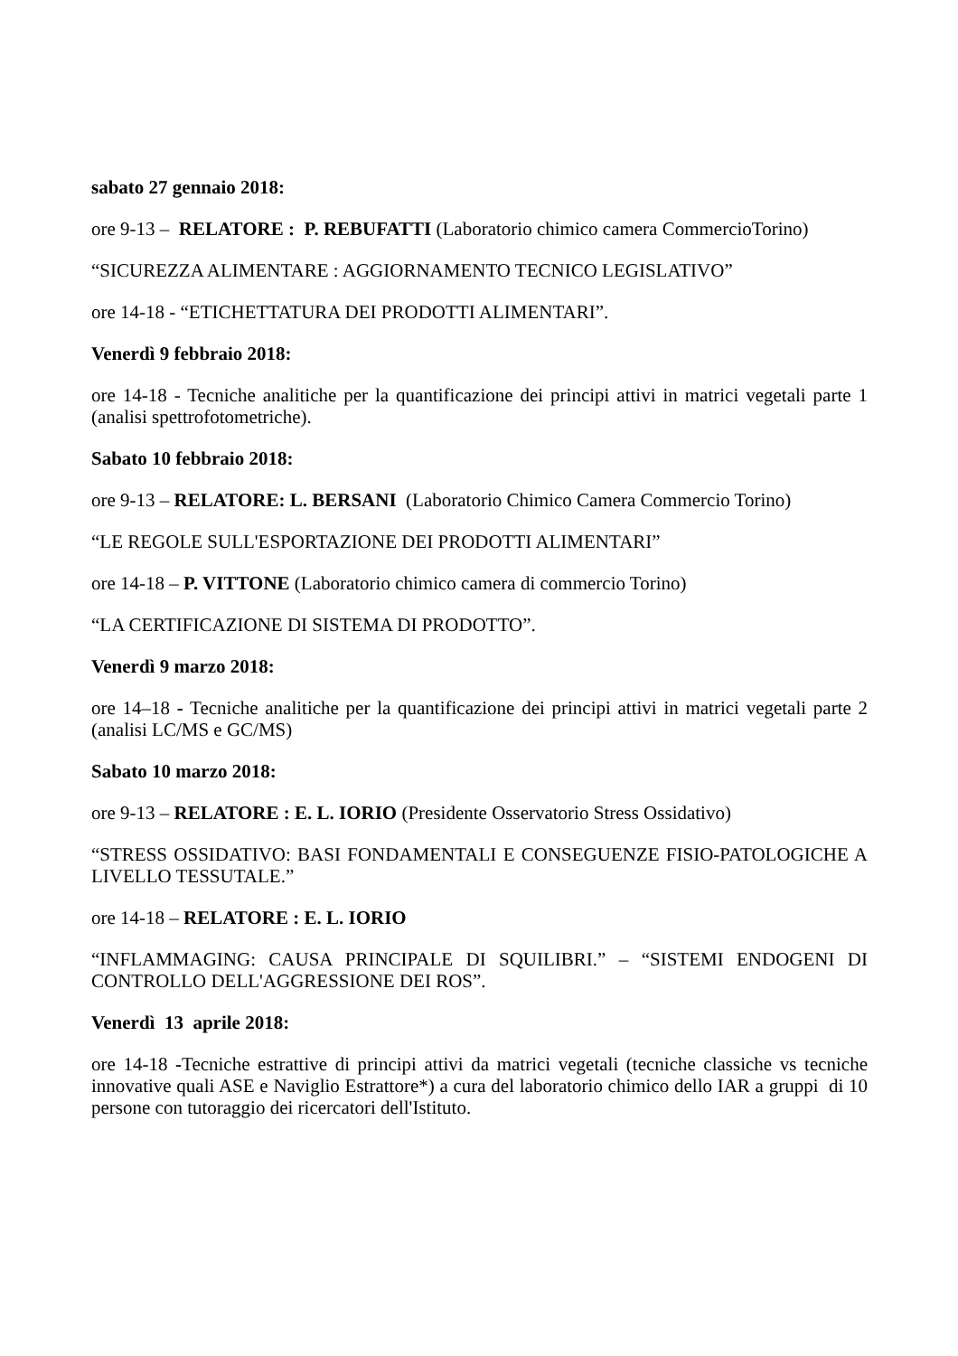sabato 27 gennaio 2018:
ore 9-13 – RELATORE : P. REBUFATTI (Laboratorio chimico camera CommercioTorino)
“SICUREZZA ALIMENTARE : AGGIORNAMENTO TECNICO LEGISLATIVO”
ore 14-18 - “ETICHETTATURA DEI PRODOTTI ALIMENTARI”.
Venerdì 9 febbraio 2018:
ore 14-18 - Tecniche analitiche per la quantificazione dei principi attivi in matrici vegetali parte 1 (analisi spettrofotometriche).
Sabato 10 febbraio 2018:
ore 9-13 – RELATORE: L. BERSANI (Laboratorio Chimico Camera Commercio Torino)
“LE REGOLE SULL'ESPORTAZIONE DEI PRODOTTI ALIMENTARI”
ore 14-18 – P. VITTONE (Laboratorio chimico camera di commercio Torino)
“LA CERTIFICAZIONE DI SISTEMA DI PRODOTTO”.
Venerdì 9 marzo 2018:
ore 14–18 - Tecniche analitiche per la quantificazione dei principi attivi in matrici vegetali parte 2 (analisi LC/MS e GC/MS)
Sabato 10 marzo 2018:
ore 9-13 – RELATORE : E. L. IORIO (Presidente Osservatorio Stress Ossidativo)
“STRESS OSSIDATIVO: BASI FONDAMENTALI E CONSEGUENZE FISIO-PATOLOGICHE A LIVELLO TESSUTALE.”
ore 14-18 – RELATORE : E. L. IORIO
“INFLAMMAGING: CAUSA PRINCIPALE DI SQUILIBRI.” – “SISTEMI ENDOGENI DI CONTROLLO DELL'AGGRESSIONE DEI ROS”.
Venerdì 13 aprile 2018:
ore 14-18 -Tecniche estrattive di principi attivi da matrici vegetali (tecniche classiche vs tecniche innovative quali ASE e Naviglio Estrattore*) a cura del laboratorio chimico dello IAR a gruppi di 10 persone con tutoraggio dei ricercatori dell'Istituto.